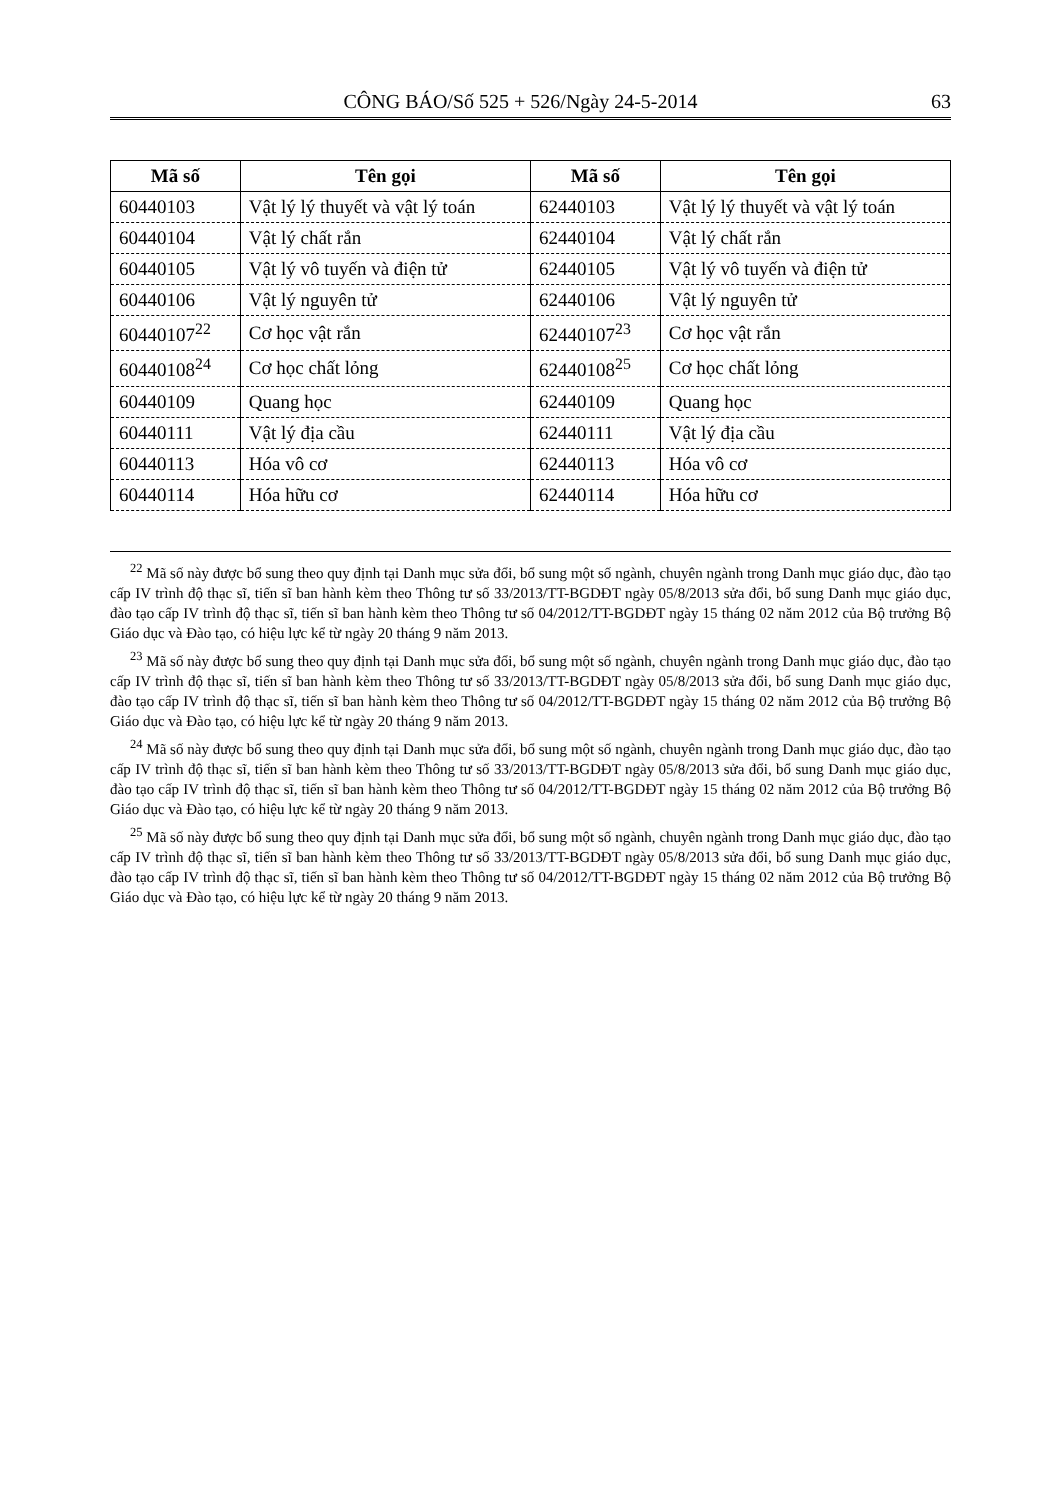CÔNG BÁO/Số 525 + 526/Ngày 24-5-2014 63
| Mã số | Tên gọi | Mã số | Tên gọi |
| --- | --- | --- | --- |
| 60440103 | Vật lý lý thuyết và vật lý toán | 62440103 | Vật lý lý thuyết và vật lý toán |
| 60440104 | Vật lý chất rắn | 62440104 | Vật lý chất rắn |
| 60440105 | Vật lý vô tuyến và điện tử | 62440105 | Vật lý vô tuyến và điện tử |
| 60440106 | Vật lý nguyên tử | 62440106 | Vật lý nguyên tử |
| 60440107<sup>22</sup> | Cơ học vật rắn | 62440107<sup>23</sup> | Cơ học vật rắn |
| 60440108<sup>24</sup> | Cơ học chất lỏng | 62440108<sup>25</sup> | Cơ học chất lỏng |
| 60440109 | Quang học | 62440109 | Quang học |
| 60440111 | Vật lý địa cầu | 62440111 | Vật lý địa cầu |
| 60440113 | Hóa vô cơ | 62440113 | Hóa vô cơ |
| 60440114 | Hóa hữu cơ | 62440114 | Hóa hữu cơ |
<sup>22</sup> Mã số này được bổ sung theo quy định tại Danh mục sửa đổi, bổ sung một số ngành, chuyên ngành trong Danh mục giáo dục, đào tạo cấp IV trình độ thạc sĩ, tiến sĩ ban hành kèm theo Thông tư số 33/2013/TT-BGDĐT ngày 05/8/2013 sửa đổi, bổ sung Danh mục giáo dục, đào tạo cấp IV trình độ thạc sĩ, tiến sĩ ban hành kèm theo Thông tư số 04/2012/TT-BGDĐT ngày 15 tháng 02 năm 2012 của Bộ trưởng Bộ Giáo dục và Đào tạo, có hiệu lực kể từ ngày 20 tháng 9 năm 2013.
<sup>23</sup> Mã số này được bổ sung theo quy định tại Danh mục sửa đổi, bổ sung một số ngành, chuyên ngành trong Danh mục giáo dục, đào tạo cấp IV trình độ thạc sĩ, tiến sĩ ban hành kèm theo Thông tư số 33/2013/TT-BGDĐT ngày 05/8/2013 sửa đổi, bổ sung Danh mục giáo dục, đào tạo cấp IV trình độ thạc sĩ, tiến sĩ ban hành kèm theo Thông tư số 04/2012/TT-BGDĐT ngày 15 tháng 02 năm 2012 của Bộ trưởng Bộ Giáo dục và Đào tạo, có hiệu lực kể từ ngày 20 tháng 9 năm 2013.
<sup>24</sup> Mã số này được bổ sung theo quy định tại Danh mục sửa đổi, bổ sung một số ngành, chuyên ngành trong Danh mục giáo dục, đào tạo cấp IV trình độ thạc sĩ, tiến sĩ ban hành kèm theo Thông tư số 33/2013/TT-BGDĐT ngày 05/8/2013 sửa đổi, bổ sung Danh mục giáo dục, đào tạo cấp IV trình độ thạc sĩ, tiến sĩ ban hành kèm theo Thông tư số 04/2012/TT-BGDĐT ngày 15 tháng 02 năm 2012 của Bộ trưởng Bộ Giáo dục và Đào tạo, có hiệu lực kể từ ngày 20 tháng 9 năm 2013.
<sup>25</sup> Mã số này được bổ sung theo quy định tại Danh mục sửa đổi, bổ sung một số ngành, chuyên ngành trong Danh mục giáo dục, đào tạo cấp IV trình độ thạc sĩ, tiến sĩ ban hành kèm theo Thông tư số 33/2013/TT-BGDĐT ngày 05/8/2013 sửa đổi, bổ sung Danh mục giáo dục, đào tạo cấp IV trình độ thạc sĩ, tiến sĩ ban hành kèm theo Thông tư số 04/2012/TT-BGDĐT ngày 15 tháng 02 năm 2012 của Bộ trưởng Bộ Giáo dục và Đào tạo, có hiệu lực kể từ ngày 20 tháng 9 năm 2013.